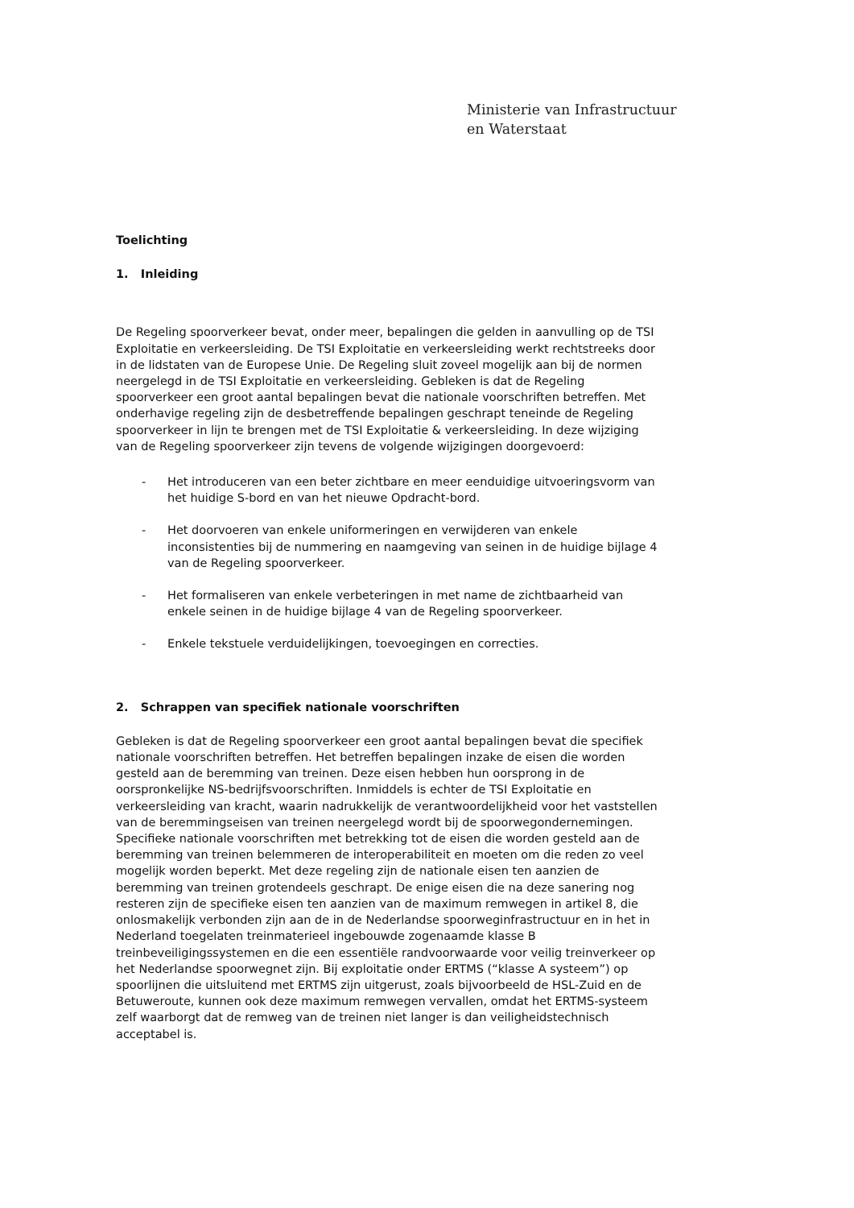Ministerie van Infrastructuur
en Waterstaat
Toelichting
1. Inleiding
De Regeling spoorverkeer bevat, onder meer, bepalingen die gelden in aanvulling op de TSI Exploitatie en verkeersleiding. De TSI Exploitatie en verkeersleiding werkt rechtstreeks door in de lidstaten van de Europese Unie. De Regeling sluit zoveel mogelijk aan bij de normen neergelegd in de TSI Exploitatie en verkeersleiding. Gebleken is dat de Regeling spoorverkeer een groot aantal bepalingen bevat die nationale voorschriften betreffen. Met onderhavige regeling zijn de desbetreffende bepalingen geschrapt teneinde de Regeling spoorverkeer in lijn te brengen met de TSI Exploitatie & verkeersleiding. In deze wijziging van de Regeling spoorverkeer zijn tevens de volgende wijzigingen doorgevoerd:
- Het introduceren van een beter zichtbare en meer eenduidige uitvoeringsvorm van het huidige S-bord en van het nieuwe Opdracht-bord.
- Het doorvoeren van enkele uniformeringen en verwijderen van enkele inconsistenties bij de nummering en naamgeving van seinen in de huidige bijlage 4 van de Regeling spoorverkeer.
- Het formaliseren van enkele verbeteringen in met name de zichtbaarheid van enkele seinen in de huidige bijlage 4 van de Regeling spoorverkeer.
- Enkele tekstuele verduidelijkingen, toevoegingen en correcties.
2. Schrappen van specifiek nationale voorschriften
Gebleken is dat de Regeling spoorverkeer een groot aantal bepalingen bevat die specifiek nationale voorschriften betreffen. Het betreffen bepalingen inzake de eisen die worden gesteld aan de beremming van treinen. Deze eisen hebben hun oorsprong in de oorspronkelijke NS-bedrijfsvoorschriften. Inmiddels is echter de TSI Exploitatie en verkeersleiding van kracht, waarin nadrukkelijk de verantwoordelijkheid voor het vaststellen van de beremmingseisen van treinen neergelegd wordt bij de spoorwegondernemingen. Specifieke nationale voorschriften met betrekking tot de eisen die worden gesteld aan de beremming van treinen belemmeren de interoperabiliteit en moeten om die reden zo veel mogelijk worden beperkt. Met deze regeling zijn de nationale eisen ten aanzien de beremming van treinen grotendeels geschrapt. De enige eisen die na deze sanering nog resteren zijn de specifieke eisen ten aanzien van de maximum remwegen in artikel 8, die onlosmakelijk verbonden zijn aan de in de Nederlandse spoorweginfrastructuur en in het in Nederland toegelaten treinmaterieel ingebouwde zogenaamde klasse B treinbeveiligingssystemen en die een essentiële randvoorwaarde voor veilig treinverkeer op het Nederlandse spoorwegnet zijn. Bij exploitatie onder ERTMS (“klasse A systeem”) op spoorlijnen die uitsluitend met ERTMS zijn uitgerust, zoals bijvoorbeeld de HSL-Zuid en de Betuweroute, kunnen ook deze maximum remwegen vervallen, omdat het ERTMS-systeem zelf waarborgt dat de remweg van de treinen niet langer is dan veiligheidstechnisch acceptabel is.